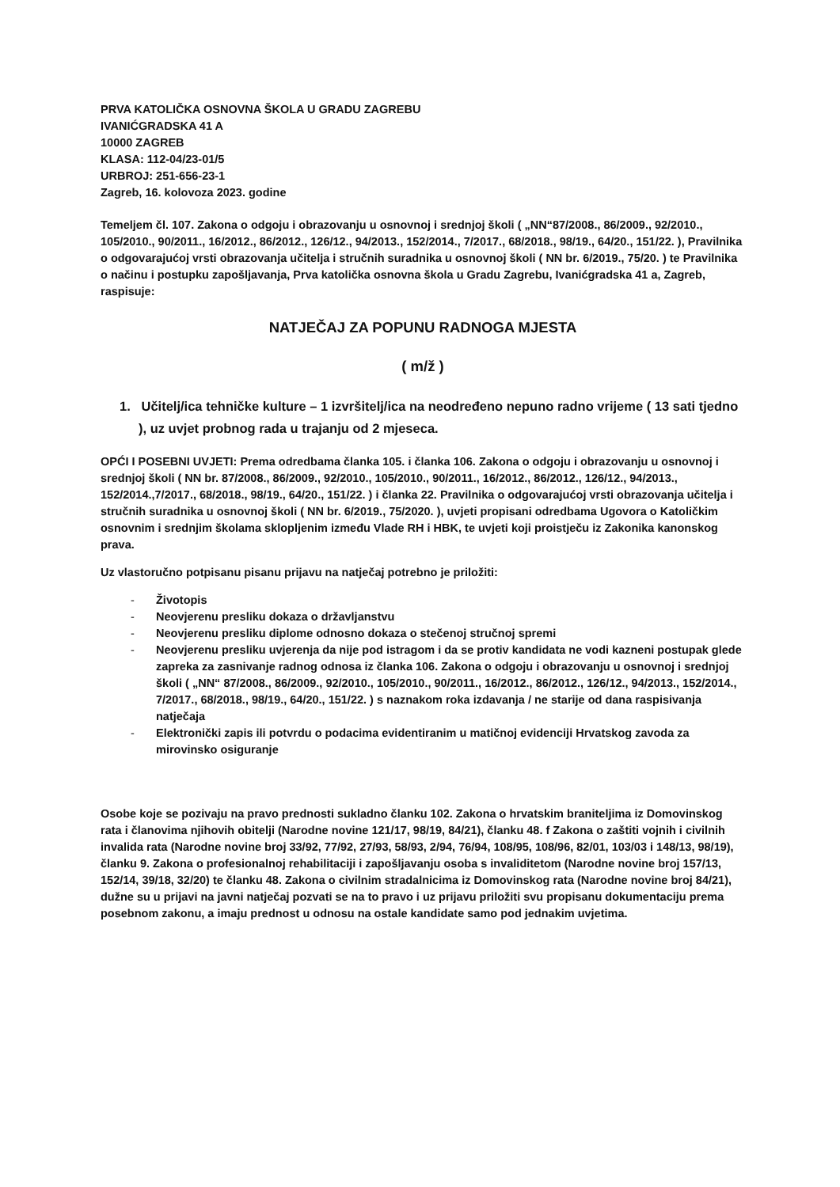PRVA KATOLIČKA OSNOVNA ŠKOLA U GRADU ZAGREBU
IVANIĆGRADSKA 41 A
10000 ZAGREB
KLASA: 112-04/23-01/5
URBROJ: 251-656-23-1
Zagreb, 16. kolovoza 2023. godine
Temeljem čl. 107. Zakona o odgoju i obrazovanju u osnovnoj i srednjoj školi ( „NN“87/2008., 86/2009., 92/2010., 105/2010., 90/2011., 16/2012., 86/2012., 126/12., 94/2013., 152/2014., 7/2017., 68/2018., 98/19., 64/20., 151/22. ), Pravilnika o odgovarajućoj vrsti obrazovanja učitelja i stručnih suradnika u osnovnoj školi ( NN br. 6/2019., 75/20. ) te Pravilnika o načinu i postupku zapošljavanja, Prva katolička osnovna škola u Gradu Zagrebu, Ivanićgradska 41 a, Zagreb, raspisuje:
NATJEČAJ ZA POPUNU RADNOGA MJESTA
( m/ž )
1. Učitelj/ica tehničke kulture – 1 izvršitelj/ica na neodređeno nepuno radno vrijeme ( 13 sati tjedno ), uz uvjet probnog rada u trajanju od 2 mjeseca.
OPĆI I POSEBNI UVJETI: Prema odredbama članka 105. i članka 106. Zakona o odgoju i obrazovanju u osnovnoj i srednjoj školi ( NN br. 87/2008., 86/2009., 92/2010., 105/2010., 90/2011., 16/2012., 86/2012., 126/12., 94/2013., 152/2014.,7/2017., 68/2018., 98/19., 64/20., 151/22. ) i članka 22. Pravilnika o odgovarajućoj vrsti obrazovanja učitelja i stručnih suradnika u osnovnoj školi ( NN br. 6/2019., 75/2020. ), uvjeti propisani odredbama Ugovora o Katoličkim osnovnim i srednjim školama sklopljenim između Vlade RH i HBK, te uvjeti koji proistječu iz Zakonika kanonskog prava.
Uz vlastoručno potpisanu pisanu prijavu na natječaj potrebno je priložiti:
- Životopis
- Neovjerenu presliku dokaza o državljanstvu
- Neovjerenu presliku diplome odnosno dokaza o stečenoj stručnoj spremi
- Neovjerenu presliku uvjerenja da nije pod istragom i da se protiv kandidata ne vodi kazneni postupak glede zapreka za zasnivanje radnog odnosa iz članka 106. Zakona o odgoju i obrazovanju u osnovnoj i srednjoj školi ( „NN“ 87/2008., 86/2009., 92/2010., 105/2010., 90/2011., 16/2012., 86/2012., 126/12., 94/2013., 152/2014., 7/2017., 68/2018., 98/19., 64/20., 151/22. ) s naznakom roka izdavanja / ne starije od dana raspisivanja natječaja
- Elektronički zapis ili potvrdu o podacima evidentiranim u matičnoj evidenciji Hrvatskog zavoda za mirovinsko osiguranje
Osobe koje se pozivaju na pravo prednosti sukladno članku 102. Zakona o hrvatskim braniteljima iz Domovinskog rata i članovima njihovih obitelji (Narodne novine 121/17, 98/19, 84/21), članku 48. f Zakona o zaštiti vojnih i civilnih invalida rata (Narodne novine broj 33/92, 77/92, 27/93, 58/93, 2/94, 76/94, 108/95, 108/96, 82/01, 103/03 i 148/13, 98/19), članku 9. Zakona o profesionalnoj rehabilitaciji i zapošljavanju osoba s invaliditetom (Narodne novine broj 157/13, 152/14, 39/18, 32/20) te članku 48. Zakona o civilnim stradalnicima iz Domovinskog rata (Narodne novine broj 84/21), dužne su u prijavi na javni natječaj pozvati se na to pravo i uz prijavu priložiti svu propisanu dokumentaciju prema posebnom zakonu, a imaju prednost u odnosu na ostale kandidate samo pod jednakim uvjetima.